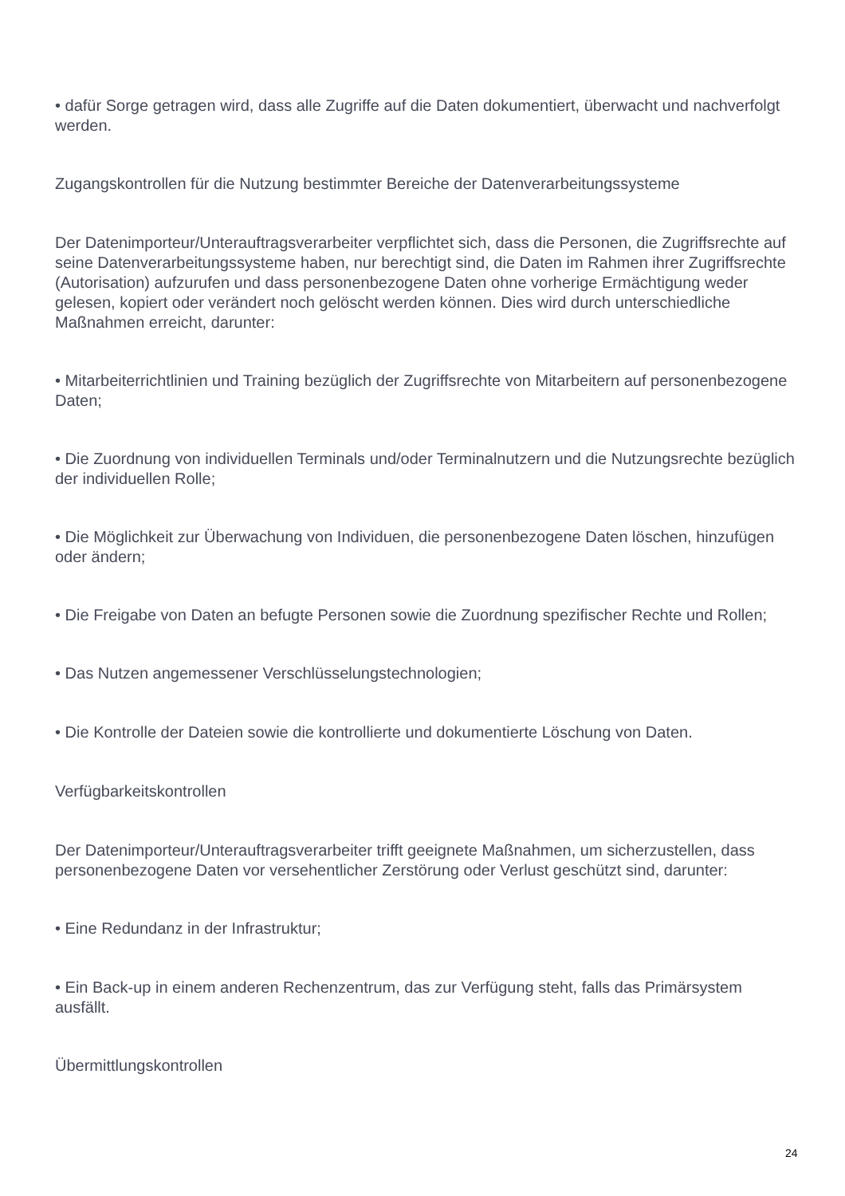• dafür Sorge getragen wird, dass alle Zugriffe auf die Daten dokumentiert, überwacht und nachverfolgt werden.
Zugangskontrollen für die Nutzung bestimmter Bereiche der Datenverarbeitungssysteme
Der Datenimporteur/Unterauftragsverarbeiter verpflichtet sich, dass die Personen, die Zugriffsrechte auf seine Datenverarbeitungssysteme haben, nur berechtigt sind, die Daten im Rahmen ihrer Zugriffsrechte (Autorisation) aufzurufen und dass personenbezogene Daten ohne vorherige Ermächtigung weder gelesen, kopiert oder verändert noch gelöscht werden können. Dies wird durch unterschiedliche Maßnahmen erreicht, darunter:
• Mitarbeiterrichtlinien und Training bezüglich der Zugriffsrechte von Mitarbeitern auf personenbezogene Daten;
• Die Zuordnung von individuellen Terminals und/oder Terminalnutzern und die Nutzungsrechte bezüglich der individuellen Rolle;
• Die Möglichkeit zur Überwachung von Individuen, die personenbezogene Daten löschen, hinzufügen oder ändern;
• Die Freigabe von Daten an befugte Personen sowie die Zuordnung spezifischer Rechte und Rollen;
• Das Nutzen angemessener Verschlüsselungstechnologien;
• Die Kontrolle der Dateien sowie die kontrollierte und dokumentierte Löschung von Daten.
Verfügbarkeitskontrollen
Der Datenimporteur/Unterauftragsverarbeiter trifft geeignete Maßnahmen, um sicherzustellen, dass personenbezogene Daten vor versehentlicher Zerstörung oder Verlust geschützt sind, darunter:
• Eine Redundanz in der Infrastruktur;
• Ein Back-up in einem anderen Rechenzentrum, das zur Verfügung steht, falls das Primärsystem ausfällt.
Übermittlungskontrollen
24